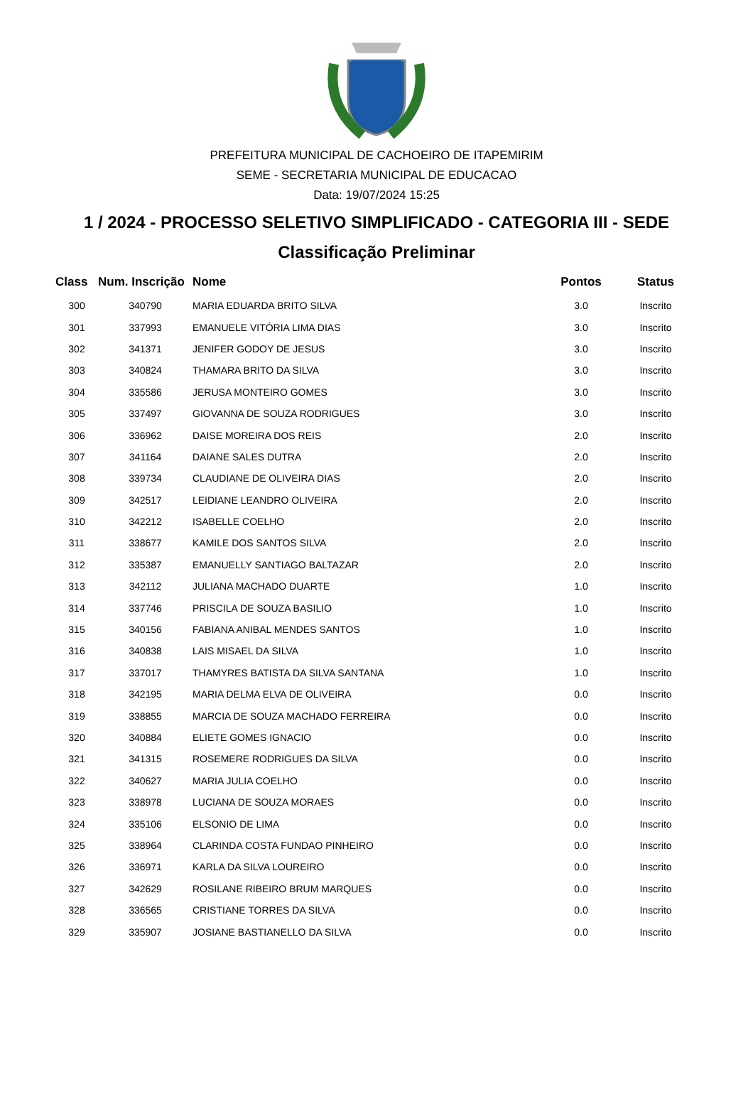PREFEITURA MUNICIPAL DE CACHOEIRO DE ITAPEMIRIM
SEME - SECRETARIA MUNICIPAL DE EDUCACAO
Data: 19/07/2024 15:25
1 / 2024 - PROCESSO SELETIVO SIMPLIFICADO - CATEGORIA III - SEDE
Classificação Preliminar
| Class | Num. Inscrição | Nome | Pontos | Status |
| --- | --- | --- | --- | --- |
| 300 | 340790 | MARIA EDUARDA BRITO SILVA | 3.0 | Inscrito |
| 301 | 337993 | EMANUELE VITÓRIA LIMA DIAS | 3.0 | Inscrito |
| 302 | 341371 | JENIFER GODOY DE JESUS | 3.0 | Inscrito |
| 303 | 340824 | THAMARA BRITO DA SILVA | 3.0 | Inscrito |
| 304 | 335586 | JERUSA MONTEIRO GOMES | 3.0 | Inscrito |
| 305 | 337497 | GIOVANNA DE SOUZA RODRIGUES | 3.0 | Inscrito |
| 306 | 336962 | DAISE MOREIRA DOS REIS | 2.0 | Inscrito |
| 307 | 341164 | DAIANE SALES DUTRA | 2.0 | Inscrito |
| 308 | 339734 | CLAUDIANE DE OLIVEIRA DIAS | 2.0 | Inscrito |
| 309 | 342517 | LEIDIANE LEANDRO OLIVEIRA | 2.0 | Inscrito |
| 310 | 342212 | ISABELLE COELHO | 2.0 | Inscrito |
| 311 | 338677 | KAMILE DOS SANTOS SILVA | 2.0 | Inscrito |
| 312 | 335387 | EMANUELLY SANTIAGO BALTAZAR | 2.0 | Inscrito |
| 313 | 342112 | JULIANA MACHADO DUARTE | 1.0 | Inscrito |
| 314 | 337746 | PRISCILA DE SOUZA BASILIO | 1.0 | Inscrito |
| 315 | 340156 | FABIANA ANIBAL MENDES SANTOS | 1.0 | Inscrito |
| 316 | 340838 | LAIS MISAEL DA SILVA | 1.0 | Inscrito |
| 317 | 337017 | THAMYRES BATISTA DA SILVA SANTANA | 1.0 | Inscrito |
| 318 | 342195 | MARIA DELMA ELVA DE OLIVEIRA | 0.0 | Inscrito |
| 319 | 338855 | MARCIA DE SOUZA MACHADO FERREIRA | 0.0 | Inscrito |
| 320 | 340884 | ELIETE GOMES IGNACIO | 0.0 | Inscrito |
| 321 | 341315 | ROSEMERE RODRIGUES DA SILVA | 0.0 | Inscrito |
| 322 | 340627 | MARIA JULIA COELHO | 0.0 | Inscrito |
| 323 | 338978 | LUCIANA DE SOUZA MORAES | 0.0 | Inscrito |
| 324 | 335106 | ELSONIO DE LIMA | 0.0 | Inscrito |
| 325 | 338964 | CLARINDA COSTA FUNDAO PINHEIRO | 0.0 | Inscrito |
| 326 | 336971 | KARLA DA SILVA LOUREIRO | 0.0 | Inscrito |
| 327 | 342629 | ROSILANE RIBEIRO BRUM MARQUES | 0.0 | Inscrito |
| 328 | 336565 | CRISTIANE TORRES DA SILVA | 0.0 | Inscrito |
| 329 | 335907 | JOSIANE BASTIANELLO DA SILVA | 0.0 | Inscrito |